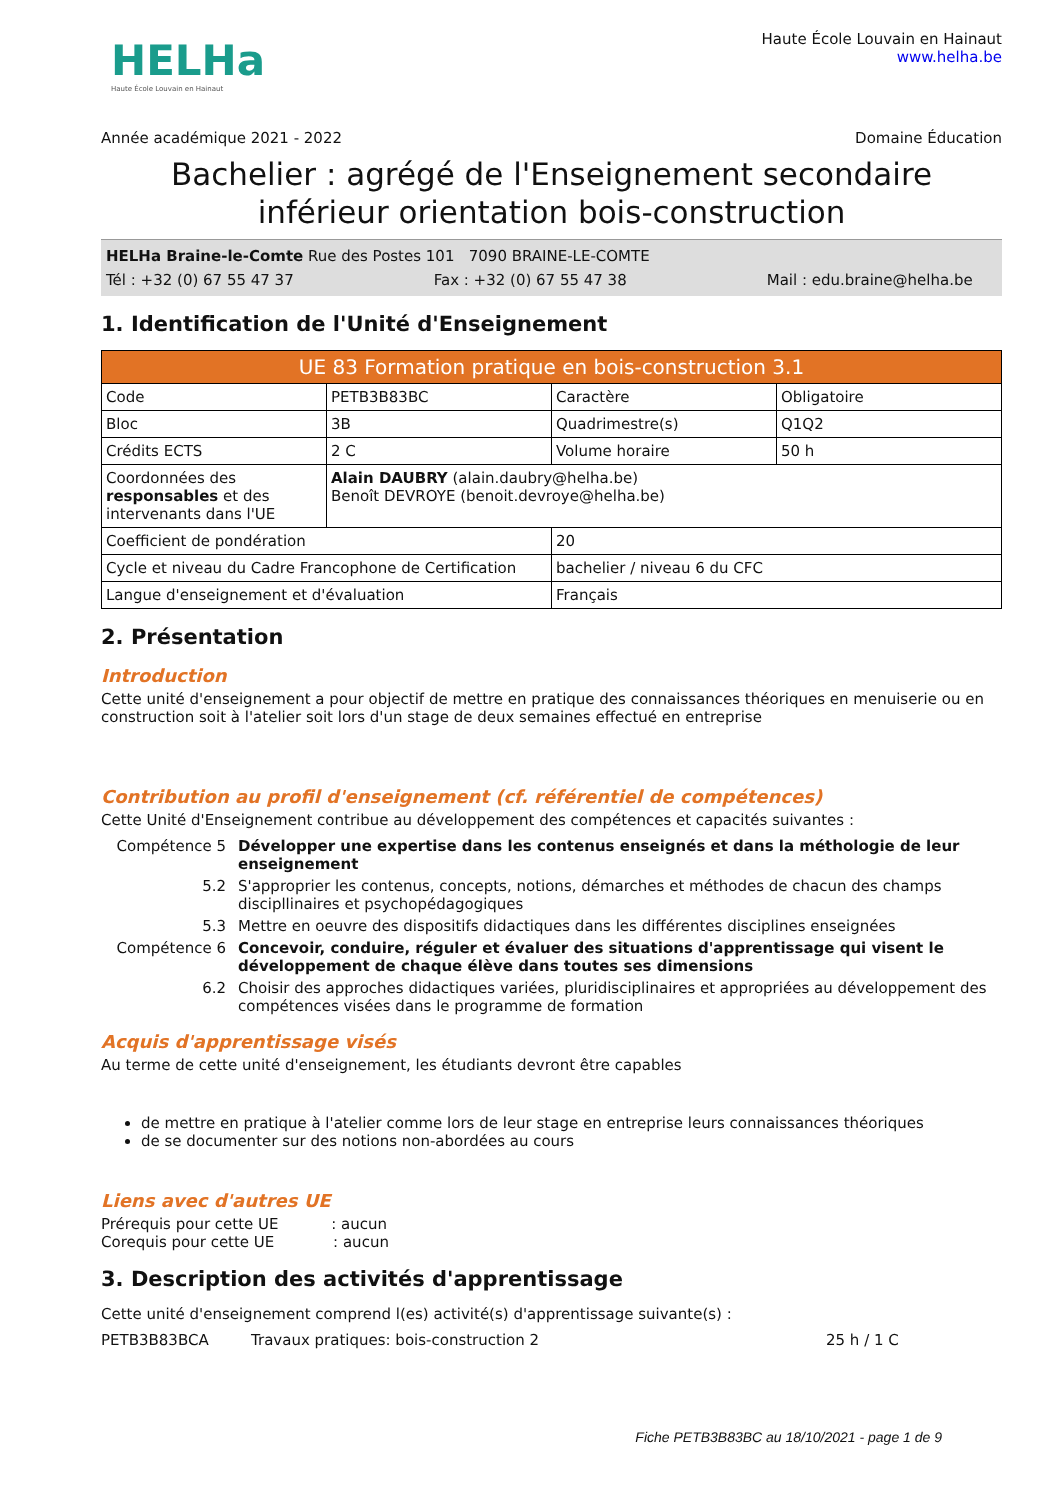HELHa
Haute École Louvain en Hainaut
Haute École Louvain en Hainaut
www.helha.be
Année académique 2021 - 2022 Domaine Éducation
Bachelier : agrégé de l'Enseignement secondaire inférieur orientation bois-construction
HELHa Braine-le-Comte Rue des Postes 101 7090 BRAINE-LE-COMTE
Tél : +32 (0) 67 55 47 37 Fax : +32 (0) 67 55 47 38 Mail : edu.braine@helha.be
1. Identification de l'Unité d'Enseignement
| UE 83 Formation pratique en bois-construction 3.1 | | | |
| --- | --- | --- | --- |
| Code | PETB3B83BC | Caractère | Obligatoire |
| Bloc | 3B | Quadrimestre(s) | Q1Q2 |
| Crédits ECTS | 2 C | Volume horaire | 50 h |
| Coordonnées des responsables et des intervenants dans l'UE | Alain DAUBRY (alain.daubry@helha.be) Benoît DEVROYE (benoit.devroye@helha.be) | | |
| Coefficient de pondération | | 20 | |
| Cycle et niveau du Cadre Francophone de Certification | | bachelier / niveau 6 du CFC | |
| Langue d'enseignement et d'évaluation | | Français | |
2. Présentation
Introduction
Cette unité d'enseignement a pour objectif de mettre en pratique des connaissances théoriques en menuiserie ou en construction soit à l'atelier soit lors d'un stage de deux semaines effectué en entreprise
Contribution au profil d'enseignement (cf. référentiel de compétences)
Cette Unité d'Enseignement contribue au développement des compétences et capacités suivantes :
Compétence 5 Développer une expertise dans les contenus enseignés et dans la méthologie de leur enseignement 5.2 S'approprier les contenus, concepts, notions, démarches et méthodes de chacun des champs discipllinaires et psychopédagogiques 5.3 Mettre en oeuvre des dispositifs didactiques dans les différentes disciplines enseignées Compétence 6 Concevoir, conduire, réguler et évaluer des situations d'apprentissage qui visent le développement de chaque élève dans toutes ses dimensions 6.2 Choisir des approches didactiques variées, pluridisciplinaires et appropriées au développement des compétences visées dans le programme de formation
Acquis d'apprentissage visés
Au terme de cette unité d'enseignement, les étudiants devront être capables
de mettre en pratique à l'atelier comme lors de leur stage en entreprise leurs connaissances théoriques
de se documenter sur des notions non-abordées au cours
Liens avec d'autres UE
Prérequis pour cette UE : aucun
Corequis pour cette UE : aucun
3. Description des activités d'apprentissage
Cette unité d'enseignement comprend l(es) activité(s) d'apprentissage suivante(s) :
PETB3B83BCA Travaux pratiques: bois-construction 2 25 h / 1 C
Fiche PETB3B83BC au 18/10/2021 - page 1 de 9